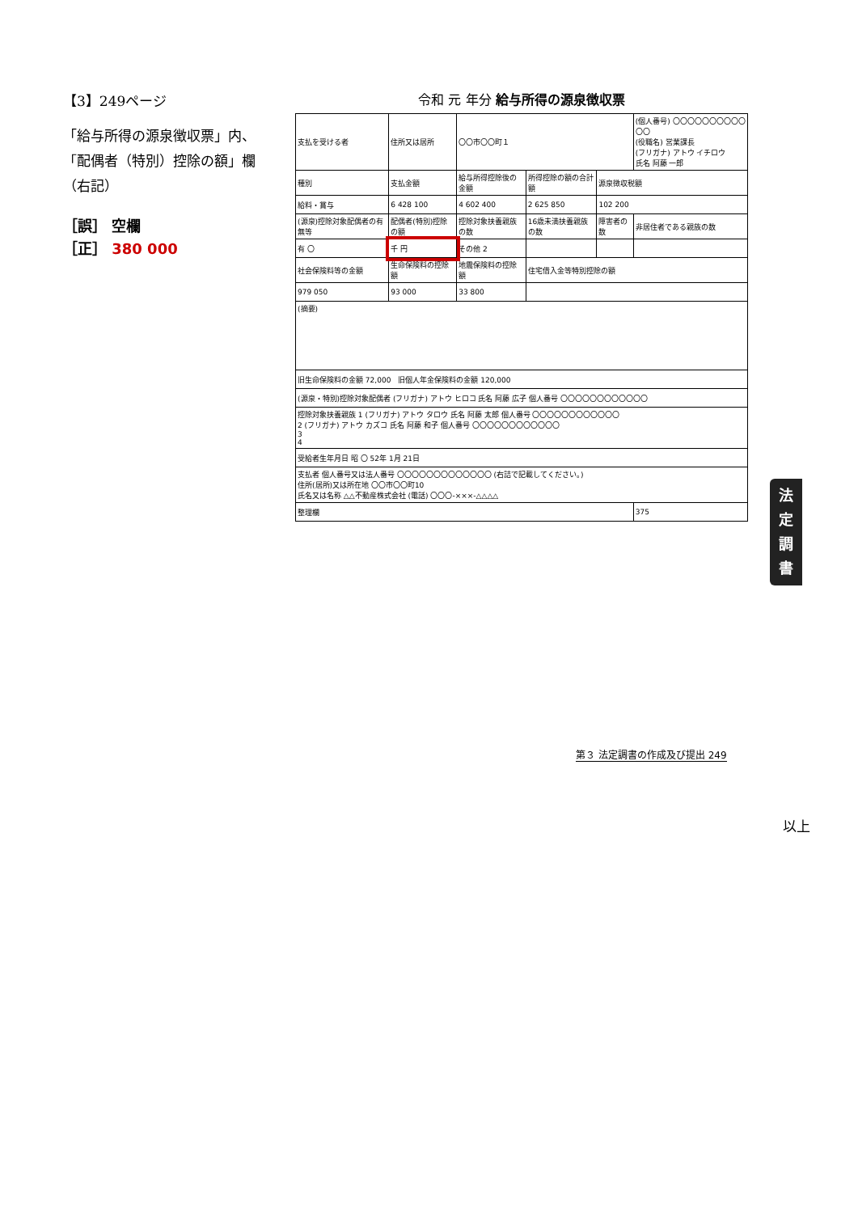【3】249ページ
「給与所得の源泉徴収票」内、「配偶者（特別）控除の額」欄（右記）
［誤］ 空欄
［正］ 380 000
令和 元 年分 給与所得の源泉徴収票
| 支払を受ける者 | 住所又は居所 | 〇〇市〇〇町１ | | | (個人番号) 〇〇〇〇〇〇〇〇〇〇〇〇 (役職名) 営業課長 (フリガナ) アトウ イチロウ 氏名 阿藤 一郎 | |
| 種別 | 支払金額 | 給与所得控除後の金額 | 所得控除の額の合計額 | 源泉徴収税額 | | |
| 給料・賞与 | 6 428 100 | 4 602 400 | 2 625 850 | 102 200 | | |
| (源泉)控除対象配偶者の有無等 | 配偶者(特別)控除の額 | 控除対象扶養親族の数 | 16歳未満扶養親族の数 | 障害者の数 | 非居住者である親族の数 | |
| 有 〇 | 千 円 | その他 2 | | | | |
| 社会保険料等の金額 | 生命保険料の控除額 | 地震保険料の控除額 | 住宅借入金等特別控除の額 | | | |
| 979 050 | 93 000 | 33 800 | | | | |
| (摘要) | | | | | | |
| 旧生命保険料の金額 72,000 旧個人年金保険料の金額 120,000 | | | | | | |
| (源泉・特別)控除対象配偶者 (フリガナ) アトウ ヒロコ 氏名 阿藤 広子 個人番号 〇〇〇〇〇〇〇〇〇〇〇〇 | | | | | | |
| 控除対象扶養親族 1 (フリガナ) アトウ タロウ 氏名 阿藤 太郎 個人番号 〇〇〇〇〇〇〇〇〇〇〇〇 2 (フリガナ) アトウ カズコ 氏名 阿藤 和子 個人番号 〇〇〇〇〇〇〇〇〇〇〇〇 3 4 | | | | | | |
| 受給者生年月日 昭 〇 52年 1月 21日 | | | | | | |
| 支払者 個人番号又は法人番号 〇〇〇〇〇〇〇〇〇〇〇〇〇 (右詰で記載してください。) 住所(居所)又は所在地 〇〇市〇〇町10 氏名又は名称 △△不動産株式会社 (電話) 〇〇〇-×××-△△△△ | | | | | | |
| 整理欄 | | | | | | 375 |
法
定
調
書
第３ 法定調書の作成及び提出 249
以上